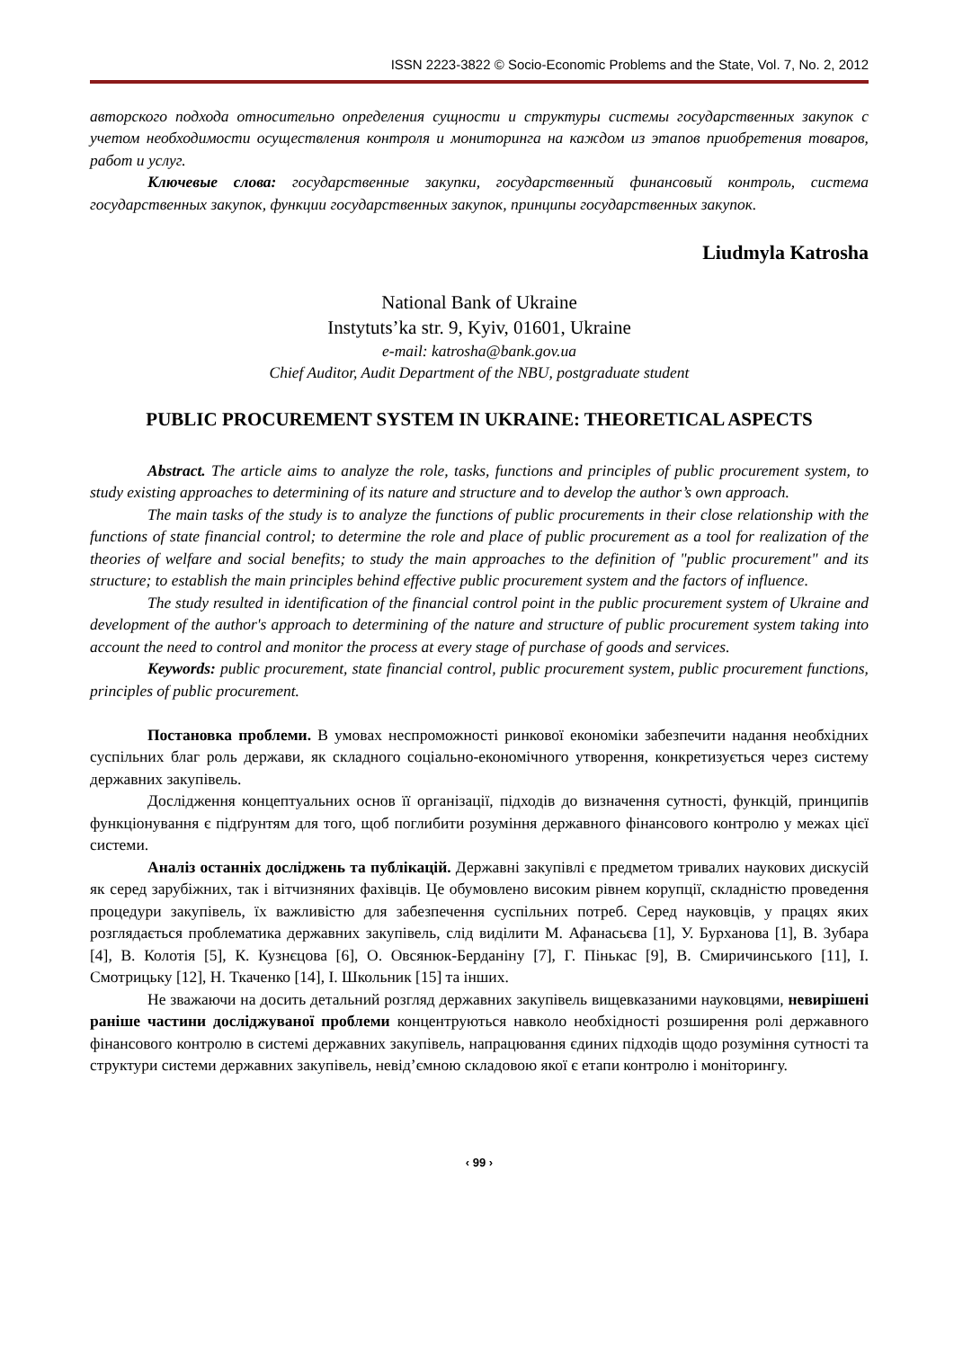ISSN 2223-3822 © Socio-Economic Problems and the State, Vol. 7, No. 2, 2012
авторского подхода относительно определения сущности и структуры системы государственных закупок с учетом необходимости осуществления контроля и мониторинга на каждом из этапов приобретения товаров, работ и услуг.
Ключевые слова: государственные закупки, государственный финансовый контроль, система государственных закупок, функции государственных закупок, принципы государственных закупок.
Liudmyla Katrosha
National Bank of Ukraine
Instytuts’ka str. 9, Kyiv, 01601, Ukraine
e-mail: katrosha@bank.gov.ua
Chief Auditor, Audit Department of the NBU, postgraduate student
PUBLIC PROCUREMENT SYSTEM IN UKRAINE: THEORETICAL ASPECTS
Abstract. The article aims to analyze the role, tasks, functions and principles of public procurement system, to study existing approaches to determining of its nature and structure and to develop the author’s own approach.
The main tasks of the study is to analyze the functions of public procurements in their close relationship with the functions of state financial control; to determine the role and place of public procurement as a tool for realization of the theories of welfare and social benefits; to study the main approaches to the definition of "public procurement" and its structure; to establish the main principles behind effective public procurement system and the factors of influence.
The study resulted in identification of the financial control point in the public procurement system of Ukraine and development of the author's approach to determining of the nature and structure of public procurement system taking into account the need to control and monitor the process at every stage of purchase of goods and services.
Keywords: public procurement, state financial control, public procurement system, public procurement functions, principles of public procurement.
Постановка проблеми. В умовах неспроможності ринкової економіки забезпечити надання необхідних суспільних благ роль держави, як складного соціально-економічного утворення, конкретизується через систему державних закупівель.
Дослідження концептуальних основ її організації, підходів до визначення сутності, функцій, принципів функціонування є підґрунтям для того, щоб поглибити розуміння державного фінансового контролю у межах цієї системи.
Аналіз останніх досліджень та публікацій. Державні закупівлі є предметом тривалих наукових дискусій як серед зарубіжних, так і вітчизняних фахівців. Це обумовлено високим рівнем корупції, складністю проведення процедури закупівель, їх важливістю для забезпечення суспільних потреб. Серед науковців, у працях яких розглядається проблематика державних закупівель, слід виділити М. Афанасьєва [1], У. Бурханова [1], В. Зубара [4], В. Колотія [5], К. Кузнєцова [6], О. Овсянюк-Берданіну [7], Г. Пінькас [9], В. Смиричинського [11], І. Смотрицьку [12], Н. Ткаченко [14], І. Школьник [15] та інших.
Не зважаючи на досить детальний розгляд державних закупівель вищевказаними науковцями, невирішені раніше частини досліджуваної проблеми концентруються навколо необхідності розширення ролі державного фінансового контролю в системі державних закупівель, напрацювання єдиних підходів щодо розуміння сутності та структури системи державних закупівель, невід’ємною складовою якої є етапи контролю і моніторингу.
‹ 99 ›